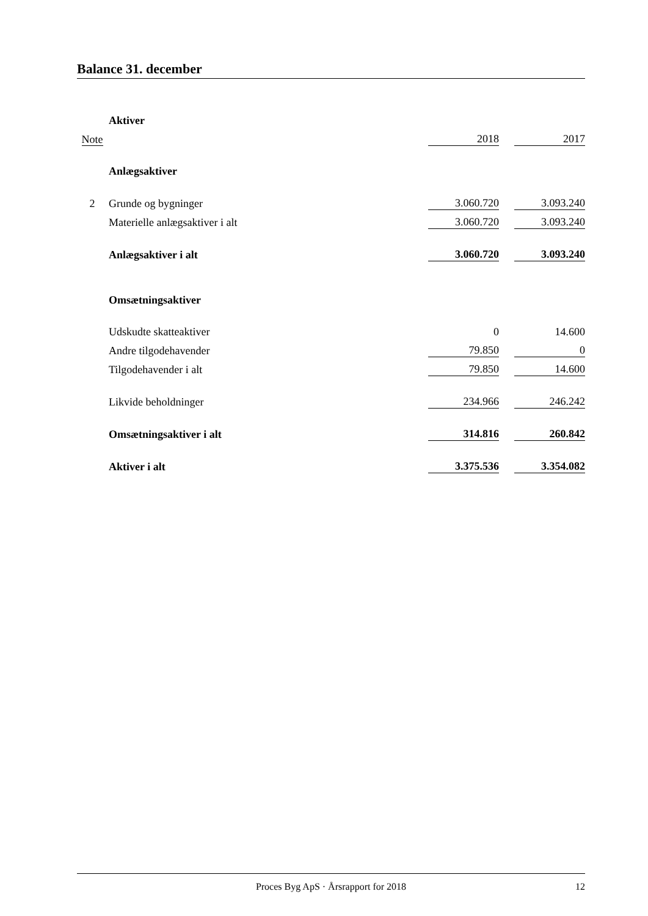Balance 31. december
| | Aktiver | | | |
| Note | | 2018 | | 2017 |
| | Anlægsaktiver | | | |
| 2 | Grunde og bygninger | 3.060.720 | | 3.093.240 |
| | Materielle anlægsaktiver i alt | 3.060.720 | | 3.093.240 |
| | Anlægsaktiver i alt | 3.060.720 | | 3.093.240 |
| | Omsætningsaktiver | | | |
| | Udskudte skatteaktiver | 0 | | 14.600 |
| | Andre tilgodehavender | 79.850 | | 0 |
| | Tilgodehavender i alt | 79.850 | | 14.600 |
| | Likvide beholdninger | 234.966 | | 246.242 |
| | Omsætningsaktiver i alt | 314.816 | | 260.842 |
| | Aktiver i alt | 3.375.536 | | 3.354.082 |
Proces Byg ApS · Årsrapport for 2018
12